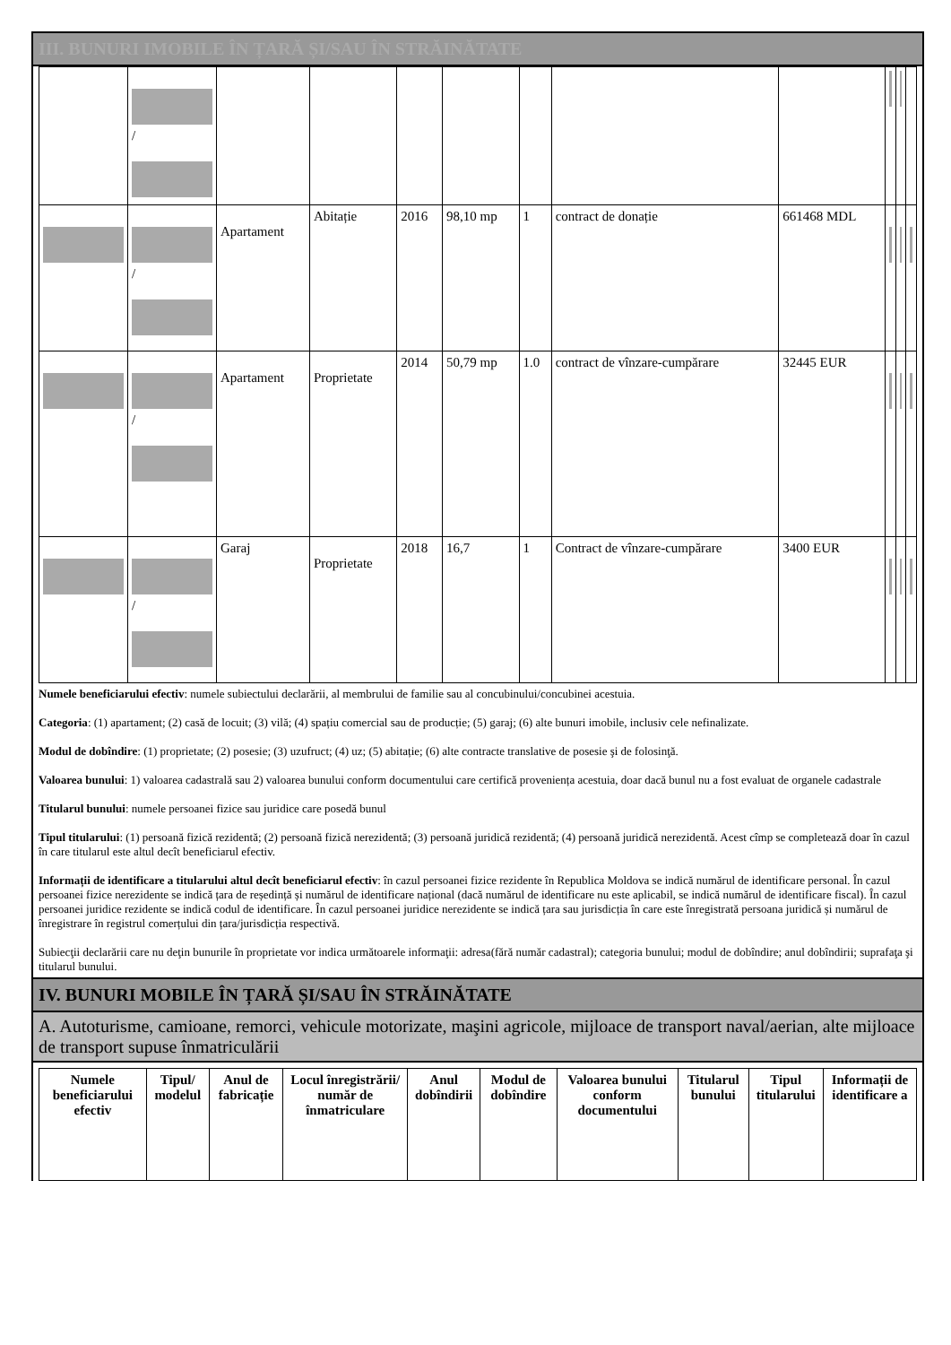III. BUNURI IMOBILE ÎN ȚARĂ ȘI/SAU ÎN STRĂINĂTATE
| | / | | | | | | | | | | |
| | / | Apartament | Abitație | 2016 | 98,10 mp | 1 | contract de donație | 661468 MDL | | | |
| | / | Apartament | Proprietate | 2014 | 50,79 mp | 1.0 | contract de vînzare-cumpărare | 32445 EUR | | | |
| | / | Garaj | Proprietate | 2018 | 16,7 | 1 | Contract de vînzare-cumpărare | 3400 EUR | | | |
Numele beneficiarului efectiv: numele subiectului declarării, al membrului de familie sau al concubinului/concubinei acestuia.
Categoria: (1) apartament; (2) casă de locuit; (3) vilă; (4) spațiu comercial sau de producție; (5) garaj; (6) alte bunuri imobile, inclusiv cele nefinalizate.
Modul de dobîndire: (1) proprietate; (2) posesie; (3) uzufruct; (4) uz; (5) abitație; (6) alte contracte translative de posesie şi de folosinţă.
Valoarea bunului: 1) valoarea cadastrală sau 2) valoarea bunului conform documentului care certifică proveniența acestuia, doar dacă bunul nu a fost evaluat de organele cadastrale
Titularul bunului: numele persoanei fizice sau juridice care posedă bunul
Tipul titularului: (1) persoană fizică rezidentă; (2) persoană fizică nerezidentă; (3) persoană juridică rezidentă; (4) persoană juridică nerezidentă. Acest cîmp se completează doar în cazul în care titularul este altul decît beneficiarul efectiv.
Informații de identificare a titularului altul decît beneficiarul efectiv: în cazul persoanei fizice rezidente în Republica Moldova se indică numărul de identificare personal. În cazul persoanei fizice nerezidente se indică țara de reședință și numărul de identificare național (dacă numărul de identificare nu este aplicabil, se indică numărul de identificare fiscal). În cazul persoanei juridice rezidente se indică codul de identificare. În cazul persoanei juridice nerezidente se indică țara sau jurisdicția în care este înregistrată persoana juridică și numărul de înregistrare în registrul comerțului din țara/jurisdicția respectivă.
Subiecţii declarării care nu deţin bunurile în proprietate vor indica următoarele informaţii: adresa(fără număr cadastral); categoria bunului; modul de dobîndire; anul dobîndirii; suprafaţa şi titularul bunului.
IV. BUNURI MOBILE ÎN ȚARĂ ȘI/SAU ÎN STRĂINĂTATE
A. Autoturisme, camioane, remorci, vehicule motorizate, maşini agricole, mijloace de transport naval/aerian, alte mijloace de transport supuse înmatriculării
| Numele beneficiarului efectiv | Tipul/ modelul | Anul de fabricație | Locul înregistrării/ număr de înmatriculare | Anul dobîndirii | Modul de dobîndire | Valoarea bunului conform documentului | Titularul bunului | Tipul titularului | Informații de identificare a |
| --- | --- | --- | --- | --- | --- | --- | --- | --- | --- |